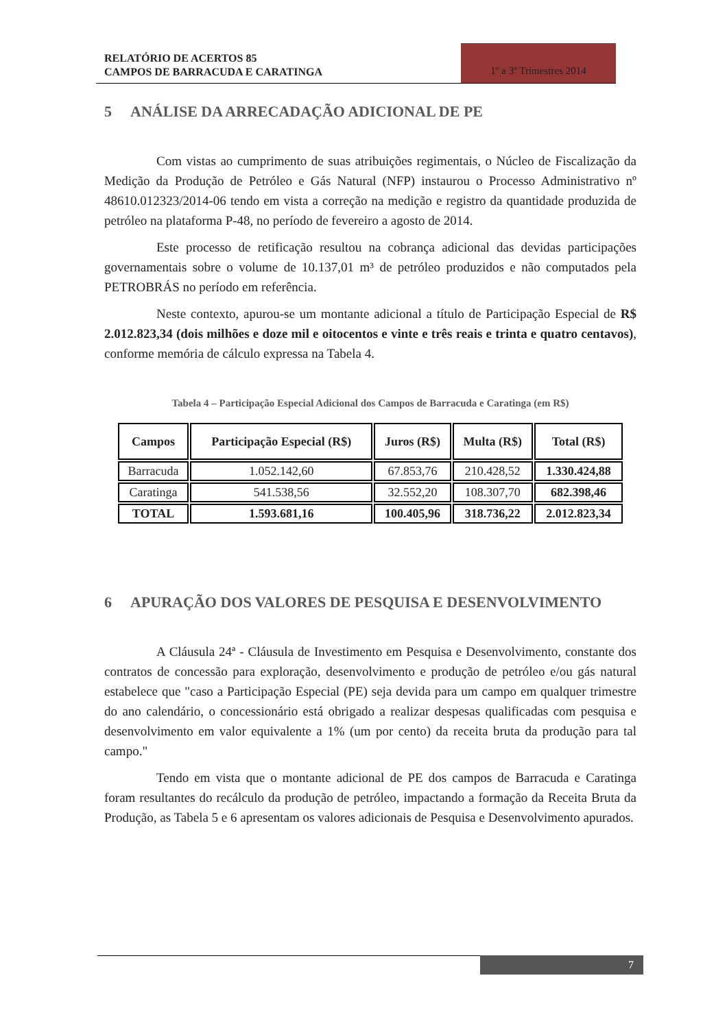RELATÓRIO DE ACERTOS 85
CAMPOS DE BARRACUDA E CARATINGA
1º a 3º Trimestres 2014
5 ANÁLISE DA ARRECADAÇÃO ADICIONAL DE PE
Com vistas ao cumprimento de suas atribuições regimentais, o Núcleo de Fiscalização da Medição da Produção de Petróleo e Gás Natural (NFP) instaurou o Processo Administrativo nº 48610.012323/2014-06 tendo em vista a correção na medição e registro da quantidade produzida de petróleo na plataforma P-48, no período de fevereiro a agosto de 2014.
Este processo de retificação resultou na cobrança adicional das devidas participações governamentais sobre o volume de 10.137,01 m³ de petróleo produzidos e não computados pela PETROBRÁS no período em referência.
Neste contexto, apurou-se um montante adicional a título de Participação Especial de R$ 2.012.823,34 (dois milhões e doze mil e oitocentos e vinte e três reais e trinta e quatro centavos), conforme memória de cálculo expressa na Tabela 4.
Tabela 4 – Participação Especial Adicional dos Campos de Barracuda e Caratinga (em R$)
| Campos | Participação Especial (R$) | Juros (R$) | Multa (R$) | Total (R$) |
| --- | --- | --- | --- | --- |
| Barracuda | 1.052.142,60 | 67.853,76 | 210.428,52 | 1.330.424,88 |
| Caratinga | 541.538,56 | 32.552,20 | 108.307,70 | 682.398,46 |
| TOTAL | 1.593.681,16 | 100.405,96 | 318.736,22 | 2.012.823,34 |
6 APURAÇÃO DOS VALORES DE PESQUISA E DESENVOLVIMENTO
A Cláusula 24ª - Cláusula de Investimento em Pesquisa e Desenvolvimento, constante dos contratos de concessão para exploração, desenvolvimento e produção de petróleo e/ou gás natural estabelece que "caso a Participação Especial (PE) seja devida para um campo em qualquer trimestre do ano calendário, o concessionário está obrigado a realizar despesas qualificadas com pesquisa e desenvolvimento em valor equivalente a 1% (um por cento) da receita bruta da produção para tal campo."
Tendo em vista que o montante adicional de PE dos campos de Barracuda e Caratinga foram resultantes do recálculo da produção de petróleo, impactando a formação da Receita Bruta da Produção, as Tabela 5 e 6 apresentam os valores adicionais de Pesquisa e Desenvolvimento apurados.
7